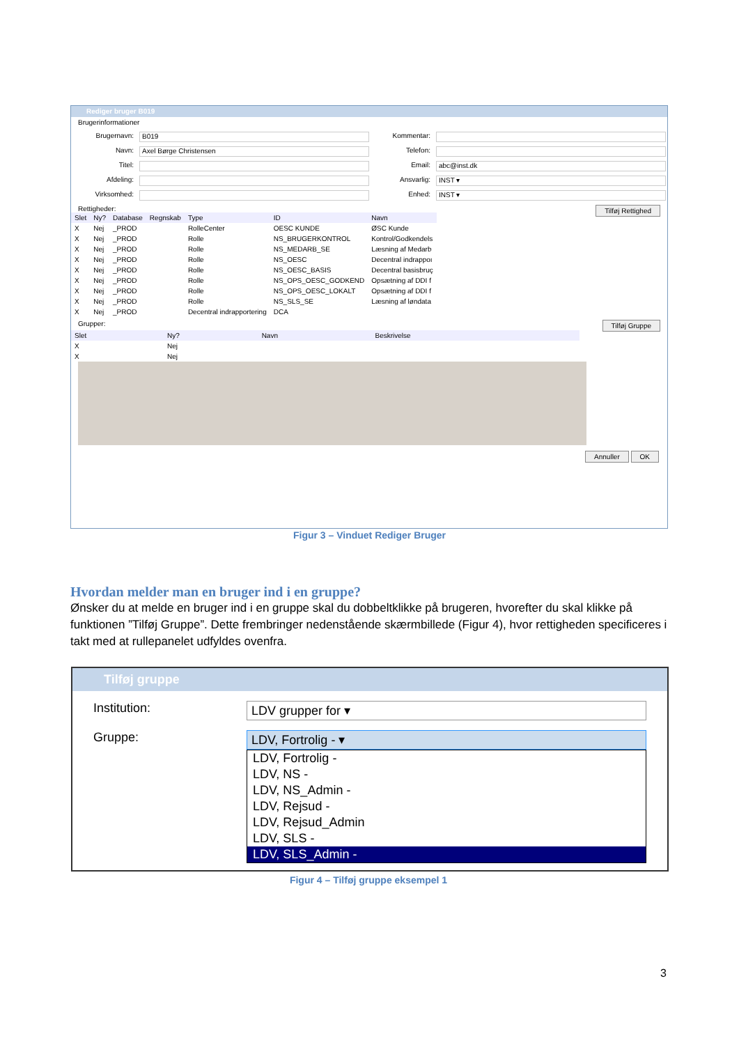Rediger bruger B019
Brugerinformationer
Brugernavn: B019 Kommentar: Navn: Axel Børge Christensen Telefon: Titel: Email: abc@inst.dk Afdeling: Ansvarlig: INST ▾ Virksomhed: Enhed: INST ▾
Rettigheder: Tilføj Rettighed
| Slet | Ny? | Database | Regnskab | Type | ID | Navn |
| --- | --- | --- | --- | --- | --- | --- |
| X | Nej | _PROD | | RolleCenter | OESC KUNDE | ØSC Kunde |
| X | Nej | _PROD | | Rolle | NS_BRUGERKONTROL | Kontrol/Godkendels |
| X | Nej | _PROD | | Rolle | NS_MEDARB_SE | Læsning af Medarb |
| X | Nej | _PROD | | Rolle | NS_OESC | Decentral indrappoı |
| X | Nej | _PROD | | Rolle | NS_OESC_BASIS | Decentral basisbruç |
| X | Nej | _PROD | | Rolle | NS_OPS_OESC_GODKEND | Opsætning af DDI f |
| X | Nej | _PROD | | Rolle | NS_OPS_OESC_LOKALT | Opsætning af DDI f |
| X | Nej | _PROD | | Rolle | NS_SLS_SE | Læsning af løndata |
| X | Nej | _PROD | | Decentral indrapportering | DCA | |
Grupper: Tilføj Gruppe
| Slet | Ny? | Navn | Beskrivelse |
| --- | --- | --- | --- |
| X | Nej | | |
| X | Nej | | |
Annuller OK
Figur 3 – Vinduet Rediger Bruger
Hvordan melder man en bruger ind i en gruppe?
Ønsker du at melde en bruger ind i en gruppe skal du dobbeltklikke på brugeren, hvorefter du skal klikke på funktionen ”Tilføj Gruppe”. Dette frembringer nedenstående skærmbillede (Figur 4), hvor rettigheden specificeres i takt med at rullepanelet udfyldes ovenfra.
Tilføj gruppe
Institution: LDV grupper for ▾
Gruppe: LDV, Fortrolig - ▾
LDV, Fortrolig -
LDV, NS -
LDV, NS_Admin -
LDV, Rejsud -
LDV, Rejsud_Admin
LDV, SLS -
LDV, SLS_Admin -
Figur 4 – Tilføj gruppe eksempel 1
3